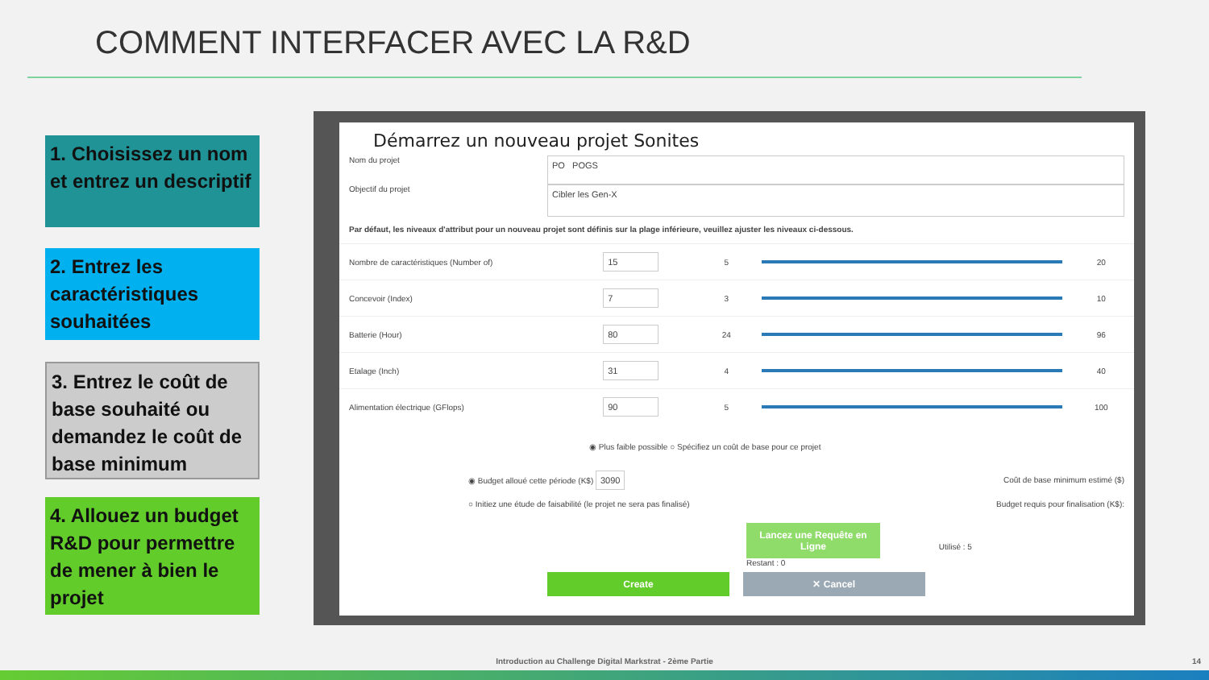COMMENT INTERFACER AVEC LA R&D
1. Choisissez un nom et entrez un descriptif
2. Entrez les caractéristiques souhaitées
3. Entrez le coût de base souhaité ou demandez le coût de base minimum
4. Allouez un budget R&D pour permettre de mener à bien le projet
Démarrez un nouveau projet Sonites
Nom du projet
PO POGS
Objectif du projet
Cibler les Gen-X
Par défaut, les niveaux d'attribut pour un nouveau projet sont définis sur la plage inférieure, veuillez ajuster les niveaux ci-dessous.
Nombre de caractéristiques (Number of) 15 5 20
Concevoir (Index) 7 3 10
Batterie (Hour) 80 24 96
Etalage (Inch) 31 4 40
Alimentation électrique (GFlops) 90 5 100
◉ Plus faible possible ○ Spécifiez un coût de base pour ce projet
◉ Budget alloué cette période (K$) 3090 Coût de base minimum estimé ($)
○ Initiez une étude de faisabilité (le projet ne sera pas finalisé) Budget requis pour finalisation (K$):
Lancez une Requête en Ligne Utilisé : 5
Restant : 0
Create ✕ Cancel
Introduction au Challenge Digital Markstrat - 2ème Partie 14